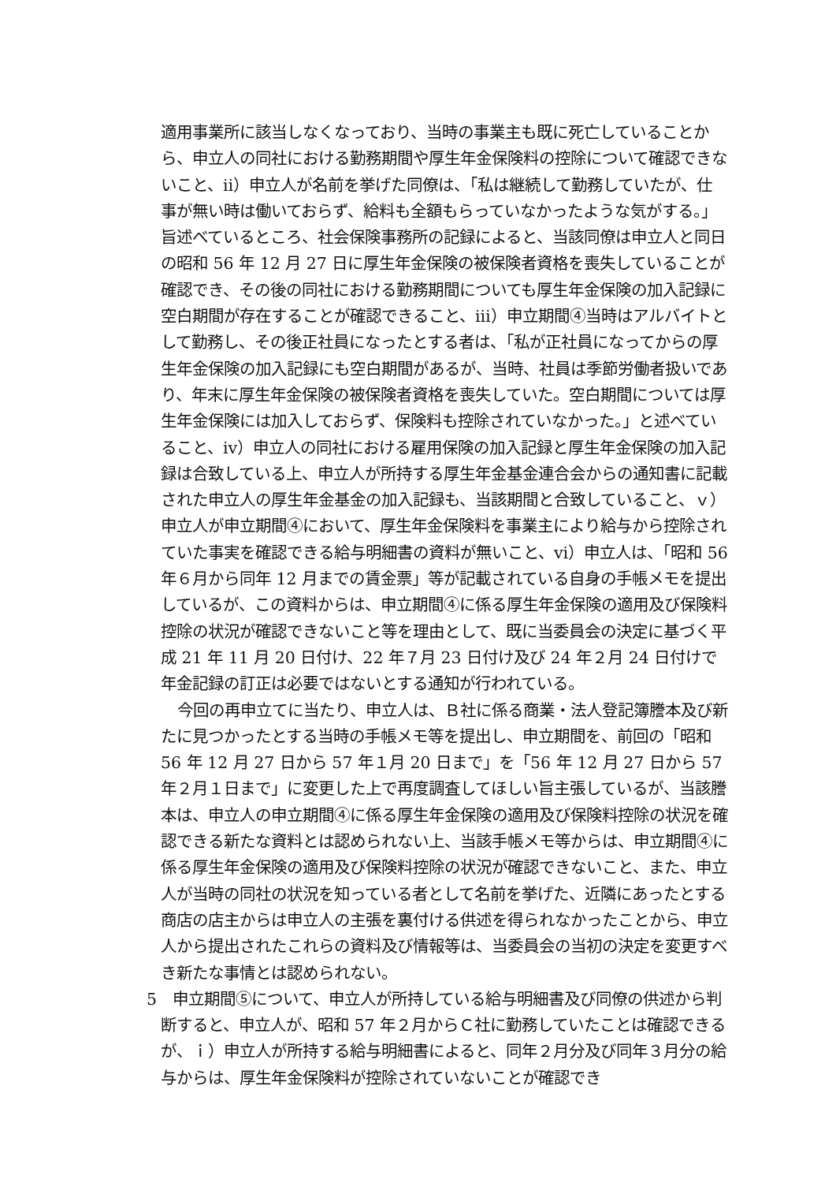適用事業所に該当しなくなっており、当時の事業主も既に死亡していることから、申立人の同社における勤務期間や厚生年金保険料の控除について確認できないこと、ⅱ）申立人が名前を挙げた同僚は、「私は継続して勤務していたが、仕事が無い時は働いておらず、給料も全額もらっていなかったような気がする。」旨述べているところ、社会保険事務所の記録によると、当該同僚は申立人と同日の昭和 56 年 12 月 27 日に厚生年金保険の被保険者資格を喪失していることが確認でき、その後の同社における勤務期間についても厚生年金保険の加入記録に空白期間が存在することが確認できること、ⅲ）申立期間④当時はアルバイトとして勤務し、その後正社員になったとする者は、「私が正社員になってからの厚生年金保険の加入記録にも空白期間があるが、当時、社員は季節労働者扱いであり、年末に厚生年金保険の被保険者資格を喪失していた。空白期間については厚生年金保険には加入しておらず、保険料も控除されていなかった。」と述べていること、ⅳ）申立人の同社における雇用保険の加入記録と厚生年金保険の加入記録は合致している上、申立人が所持する厚生年金基金連合会からの通知書に記載された申立人の厚生年金基金の加入記録も、当該期間と合致していること、ｖ）申立人が申立期間④において、厚生年金保険料を事業主により給与から控除されていた事実を確認できる給与明細書の資料が無いこと、ⅵ）申立人は、「昭和 56 年６月から同年 12 月までの賃金票」等が記載されている自身の手帳メモを提出しているが、この資料からは、申立期間④に係る厚生年金保険の適用及び保険料控除の状況が確認できないこと等を理由として、既に当委員会の決定に基づく平成 21 年 11 月 20 日付け、22 年７月 23 日付け及び 24 年２月 24 日付けで年金記録の訂正は必要ではないとする通知が行われている。
今回の再申立てに当たり、申立人は、Ｂ社に係る商業・法人登記簿謄本及び新たに見つかったとする当時の手帳メモ等を提出し、申立期間を、前回の「昭和 56 年 12 月 27 日から 57 年１月 20 日まで」を「56 年 12 月 27 日から 57 年２月１日まで」に変更した上で再度調査してほしい旨主張しているが、当該謄本は、申立人の申立期間④に係る厚生年金保険の適用及び保険料控除の状況を確認できる新たな資料とは認められない上、当該手帳メモ等からは、申立期間④に係る厚生年金保険の適用及び保険料控除の状況が確認できないこと、また、申立人が当時の同社の状況を知っている者として名前を挙げた、近隣にあったとする商店の店主からは申立人の主張を裏付ける供述を得られなかったことから、申立人から提出されたこれらの資料及び情報等は、当委員会の当初の決定を変更すべき新たな事情とは認められない。
5　申立期間⑤について、申立人が所持している給与明細書及び同僚の供述から判断すると、申立人が、昭和 57 年２月からＣ社に勤務していたことは確認できるが、ｉ）申立人が所持する給与明細書によると、同年２月分及び同年３月分の給与からは、厚生年金保険料が控除されていないことが確認でき